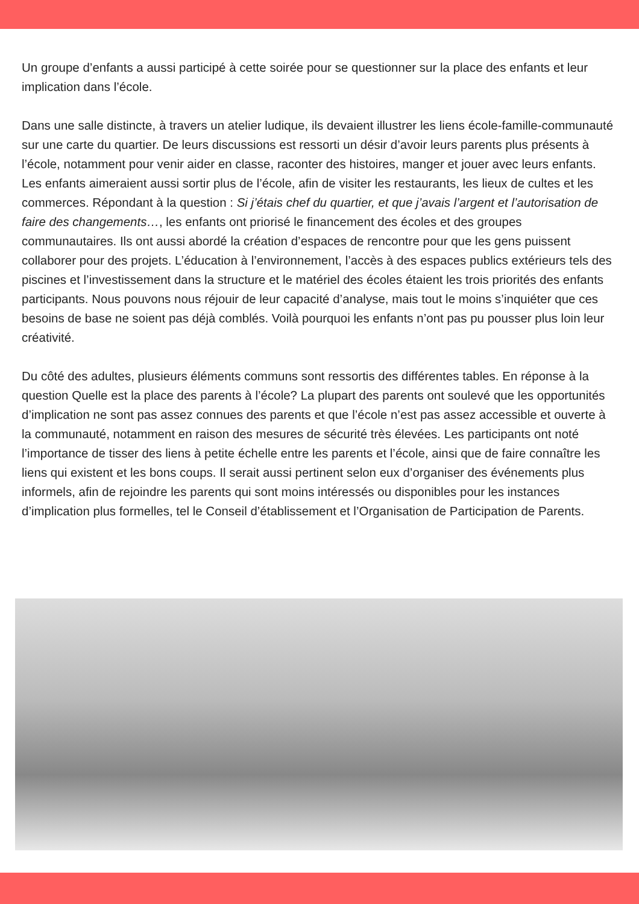Un groupe d’enfants a aussi participé à cette soirée pour se questionner sur la place des enfants et leur implication dans l’école.
Dans une salle distincte, à travers un atelier ludique, ils devaient illustrer les liens école-famille-communauté sur une carte du quartier. De leurs discussions est ressorti un désir d’avoir leurs parents plus présents à l’école, notamment pour venir aider en classe, raconter des histoires, manger et jouer avec leurs enfants. Les enfants aimeraient aussi sortir plus de l’école, afin de visiter les restaurants, les lieux de cultes et les commerces. Répondant à la question : Si j’étais chef du quartier, et que j’avais l’argent et l’autorisation de faire des changements…, les enfants ont priorisé le financement des écoles et des groupes communautaires. Ils ont aussi abordé la création d’espaces de rencontre pour que les gens puissent collaborer pour des projets. L’éducation à l’environnement, l’accès à des espaces publics extérieurs tels des piscines et l’investissement dans la structure et le matériel des écoles étaient les trois priorités des enfants participants. Nous pouvons nous réjouir de leur capacité d’analyse, mais tout le moins s’inquiéter que ces besoins de base ne soient pas déjà comblés. Voilà pourquoi les enfants n’ont pas pu pousser plus loin leur créativité.
Du côté des adultes, plusieurs éléments communs sont ressortis des différentes tables. En réponse à la question Quelle est la place des parents à l’école? La plupart des parents ont soulevé que les opportunités d’implication ne sont pas assez connues des parents et que l’école n’est pas assez accessible et ouverte à la communauté, notamment en raison des mesures de sécurité très élevées. Les participants ont noté l’importance de tisser des liens à petite échelle entre les parents et l’école, ainsi que de faire connaître les liens qui existent et les bons coups. Il serait aussi pertinent selon eux d’organiser des événements plus informels, afin de rejoindre les parents qui sont moins intéressés ou disponibles pour les instances d’implication plus formelles, tel le Conseil d’établissement et l’Organisation de Participation de Parents.